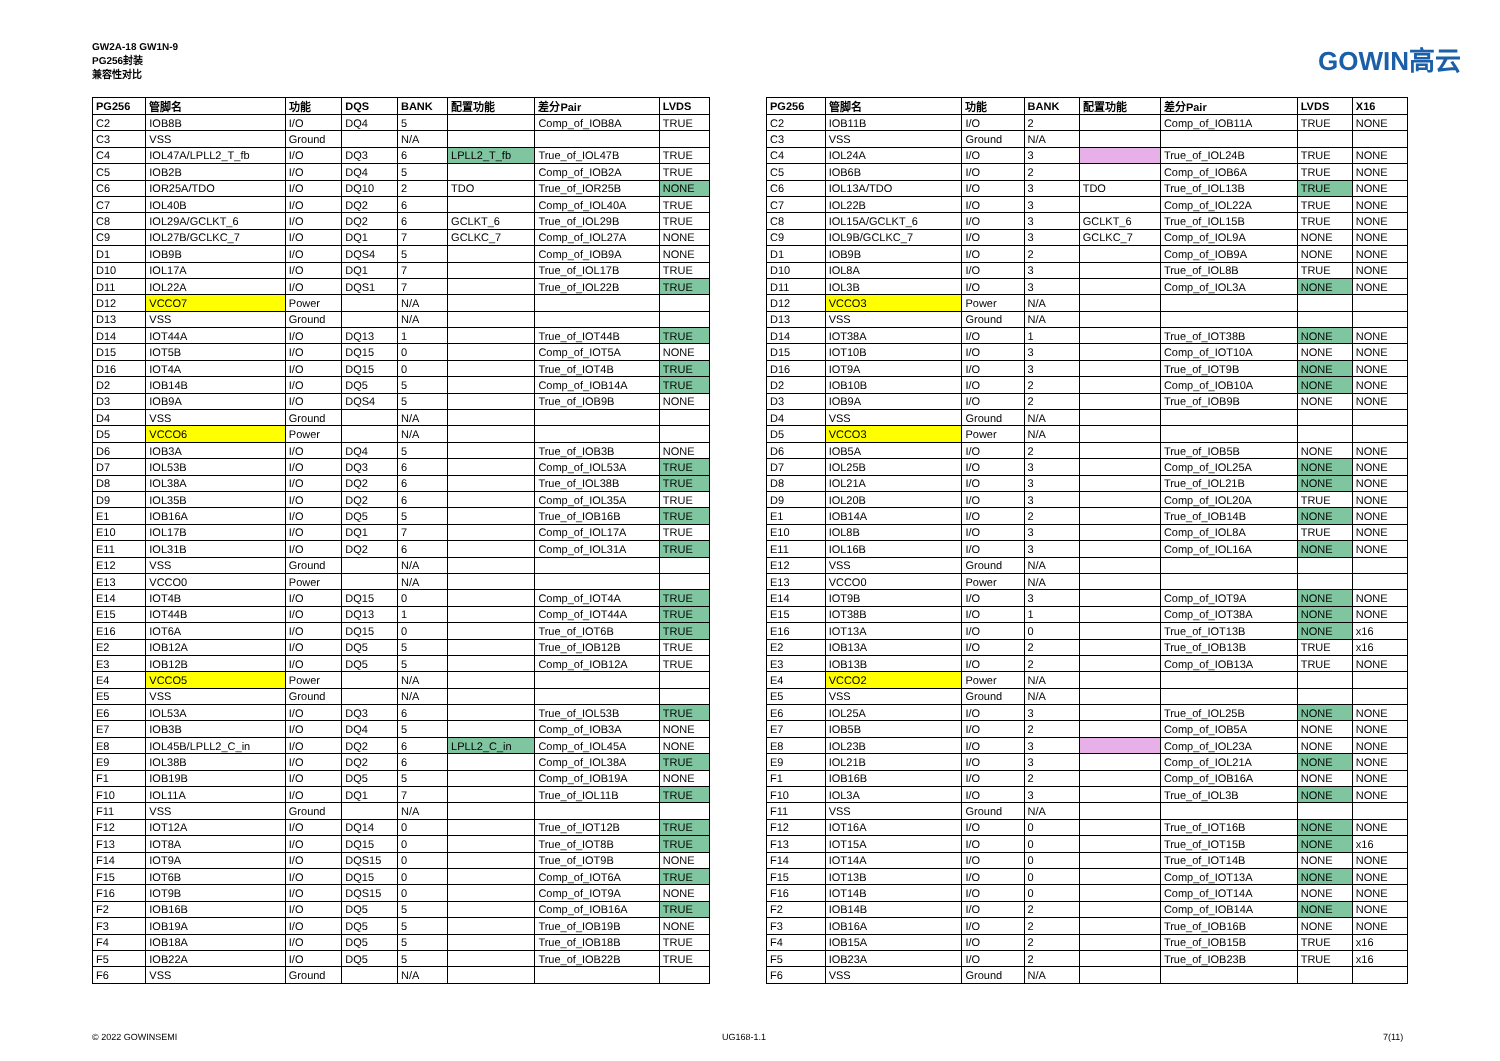GW2A-18 GW1N-9
PG256封装
兼容性对比
GOWIN高云
| PG256 | 管脚名 | 功能 | DQS | BANK | 配置功能 | 差分Pair | LVDS |
| --- | --- | --- | --- | --- | --- | --- | --- |
| C2 | IOB8B | I/O | DQ4 | 5 | | Comp_of_IOB8A | TRUE |
| C3 | VSS | Ground | | N/A | | | |
| C4 | IOL47A/LPLL2_T_fb | I/O | DQ3 | 6 | LPLL2_T_fb | True_of_IOL47B | TRUE |
| C5 | IOB2B | I/O | DQ4 | 5 | | Comp_of_IOB2A | TRUE |
| C6 | IOR25A/TDO | I/O | DQ10 | 2 | TDO | True_of_IOR25B | NONE |
| C7 | IOL40B | I/O | DQ2 | 6 | | Comp_of_IOL40A | TRUE |
| C8 | IOL29A/GCLKT_6 | I/O | DQ2 | 6 | GCLKT_6 | True_of_IOL29B | TRUE |
| C9 | IOL27B/GCLKC_7 | I/O | DQ1 | 7 | GCLKC_7 | Comp_of_IOL27A | NONE |
| D1 | IOB9B | I/O | DQS4 | 5 | | Comp_of_IOB9A | NONE |
| D10 | IOL17A | I/O | DQ1 | 7 | | True_of_IOL17B | TRUE |
| D11 | IOL22A | I/O | DQS1 | 7 | | True_of_IOL22B | TRUE |
| D12 | VCCO7 | Power | | N/A | | | |
| D13 | VSS | Ground | | N/A | | | |
| D14 | IOT44A | I/O | DQ13 | 1 | | True_of_IOT44B | TRUE |
| D15 | IOT5B | I/O | DQ15 | 0 | | Comp_of_IOT5A | NONE |
| D16 | IOT4A | I/O | DQ15 | 0 | | True_of_IOT4B | TRUE |
| D2 | IOB14B | I/O | DQ5 | 5 | | Comp_of_IOB14A | TRUE |
| D3 | IOB9A | I/O | DQS4 | 5 | | True_of_IOB9B | NONE |
| D4 | VSS | Ground | | N/A | | | |
| D5 | VCCO6 | Power | | N/A | | | |
| D6 | IOB3A | I/O | DQ4 | 5 | | True_of_IOB3B | NONE |
| D7 | IOL53B | I/O | DQ3 | 6 | | Comp_of_IOL53A | TRUE |
| D8 | IOL38A | I/O | DQ2 | 6 | | True_of_IOL38B | TRUE |
| D9 | IOL35B | I/O | DQ2 | 6 | | Comp_of_IOL35A | TRUE |
| E1 | IOB16A | I/O | DQ5 | 5 | | True_of_IOB16B | TRUE |
| E10 | IOL17B | I/O | DQ1 | 7 | | Comp_of_IOL17A | TRUE |
| E11 | IOL31B | I/O | DQ2 | 6 | | Comp_of_IOL31A | TRUE |
| E12 | VSS | Ground | | N/A | | | |
| E13 | VCCO0 | Power | | N/A | | | |
| E14 | IOT4B | I/O | DQ15 | 0 | | Comp_of_IOT4A | TRUE |
| E15 | IOT44B | I/O | DQ13 | 1 | | Comp_of_IOT44A | TRUE |
| E16 | IOT6A | I/O | DQ15 | 0 | | True_of_IOT6B | TRUE |
| E2 | IOB12A | I/O | DQ5 | 5 | | True_of_IOB12B | TRUE |
| E3 | IOB12B | I/O | DQ5 | 5 | | Comp_of_IOB12A | TRUE |
| E4 | VCCO5 | Power | | N/A | | | |
| E5 | VSS | Ground | | N/A | | | |
| E6 | IOL53A | I/O | DQ3 | 6 | | True_of_IOL53B | TRUE |
| E7 | IOB3B | I/O | DQ4 | 5 | | Comp_of_IOB3A | NONE |
| E8 | IOL45B/LPLL2_C_in | I/O | DQ2 | 6 | LPLL2_C_in | Comp_of_IOL45A | NONE |
| E9 | IOL38B | I/O | DQ2 | 6 | | Comp_of_IOL38A | TRUE |
| F1 | IOB19B | I/O | DQ5 | 5 | | Comp_of_IOB19A | NONE |
| F10 | IOL11A | I/O | DQ1 | 7 | | True_of_IOL11B | TRUE |
| F11 | VSS | Ground | | N/A | | | |
| F12 | IOT12A | I/O | DQ14 | 0 | | True_of_IOT12B | TRUE |
| F13 | IOT8A | I/O | DQ15 | 0 | | True_of_IOT8B | TRUE |
| F14 | IOT9A | I/O | DQS15 | 0 | | True_of_IOT9B | NONE |
| F15 | IOT6B | I/O | DQ15 | 0 | | Comp_of_IOT6A | TRUE |
| F16 | IOT9B | I/O | DQS15 | 0 | | Comp_of_IOT9A | NONE |
| F2 | IOB16B | I/O | DQ5 | 5 | | Comp_of_IOB16A | TRUE |
| F3 | IOB19A | I/O | DQ5 | 5 | | True_of_IOB19B | NONE |
| F4 | IOB18A | I/O | DQ5 | 5 | | True_of_IOB18B | TRUE |
| F5 | IOB22A | I/O | DQ5 | 5 | | True_of_IOB22B | TRUE |
| F6 | VSS | Ground | | N/A | | | |
| PG256 | 管脚名 | 功能 | BANK | 配置功能 | 差分Pair | LVDS | X16 |
| --- | --- | --- | --- | --- | --- | --- | --- |
| C2 | IOB11B | I/O | 2 | | Comp_of_IOB11A | TRUE | NONE |
| C3 | VSS | Ground | N/A | | | | |
| C4 | IOL24A | I/O | 3 | | True_of_IOL24B | TRUE | NONE |
| C5 | IOB6B | I/O | 2 | | Comp_of_IOB6A | TRUE | NONE |
| C6 | IOL13A/TDO | I/O | 3 | TDO | True_of_IOL13B | TRUE | NONE |
| C7 | IOL22B | I/O | 3 | | Comp_of_IOL22A | TRUE | NONE |
| C8 | IOL15A/GCLKT_6 | I/O | 3 | GCLKT_6 | True_of_IOL15B | TRUE | NONE |
| C9 | IOL9B/GCLKC_7 | I/O | 3 | GCLKC_7 | Comp_of_IOL9A | NONE | NONE |
| D1 | IOB9B | I/O | 2 | | Comp_of_IOB9A | NONE | NONE |
| D10 | IOL8A | I/O | 3 | | True_of_IOL8B | TRUE | NONE |
| D11 | IOL3B | I/O | 3 | | Comp_of_IOL3A | NONE | NONE |
| D12 | VCCO3 | Power | N/A | | | | |
| D13 | VSS | Ground | N/A | | | | |
| D14 | IOT38A | I/O | 1 | | True_of_IOT38B | NONE | NONE |
| D15 | IOT10B | I/O | 3 | | Comp_of_IOT10A | NONE | NONE |
| D16 | IOT9A | I/O | 3 | | True_of_IOT9B | NONE | NONE |
| D2 | IOB10B | I/O | 2 | | Comp_of_IOB10A | NONE | NONE |
| D3 | IOB9A | I/O | 2 | | True_of_IOB9B | NONE | NONE |
| D4 | VSS | Ground | N/A | | | | |
| D5 | VCCO3 | Power | N/A | | | | |
| D6 | IOB5A | I/O | 2 | | True_of_IOB5B | NONE | NONE |
| D7 | IOL25B | I/O | 3 | | Comp_of_IOL25A | NONE | NONE |
| D8 | IOL21A | I/O | 3 | | True_of_IOL21B | NONE | NONE |
| D9 | IOL20B | I/O | 3 | | Comp_of_IOL20A | TRUE | NONE |
| E1 | IOB14A | I/O | 2 | | True_of_IOB14B | NONE | NONE |
| E10 | IOL8B | I/O | 3 | | Comp_of_IOL8A | TRUE | NONE |
| E11 | IOL16B | I/O | 3 | | Comp_of_IOL16A | NONE | NONE |
| E12 | VSS | Ground | N/A | | | | |
| E13 | VCCO0 | Power | N/A | | | | |
| E14 | IOT9B | I/O | 3 | | Comp_of_IOT9A | NONE | NONE |
| E15 | IOT38B | I/O | 1 | | Comp_of_IOT38A | NONE | NONE |
| E16 | IOT13A | I/O | 0 | | True_of_IOT13B | NONE | x16 |
| E2 | IOB13A | I/O | 2 | | True_of_IOB13B | TRUE | x16 |
| E3 | IOB13B | I/O | 2 | | Comp_of_IOB13A | TRUE | NONE |
| E4 | VCCO2 | Power | N/A | | | | |
| E5 | VSS | Ground | N/A | | | | |
| E6 | IOL25A | I/O | 3 | | True_of_IOL25B | NONE | NONE |
| E7 | IOB5B | I/O | 2 | | Comp_of_IOB5A | NONE | NONE |
| E8 | IOL23B | I/O | 3 | | Comp_of_IOL23A | NONE | NONE |
| E9 | IOL21B | I/O | 3 | | Comp_of_IOL21A | NONE | NONE |
| F1 | IOB16B | I/O | 2 | | Comp_of_IOB16A | NONE | NONE |
| F10 | IOL3A | I/O | 3 | | True_of_IOL3B | NONE | NONE |
| F11 | VSS | Ground | N/A | | | | |
| F12 | IOT16A | I/O | 0 | | True_of_IOT16B | NONE | NONE |
| F13 | IOT15A | I/O | 0 | | True_of_IOT15B | NONE | x16 |
| F14 | IOT14A | I/O | 0 | | True_of_IOT14B | NONE | NONE |
| F15 | IOT13B | I/O | 0 | | Comp_of_IOT13A | NONE | NONE |
| F16 | IOT14B | I/O | 0 | | Comp_of_IOT14A | NONE | NONE |
| F2 | IOB14B | I/O | 2 | | Comp_of_IOB14A | NONE | NONE |
| F3 | IOB16A | I/O | 2 | | True_of_IOB16B | NONE | NONE |
| F4 | IOB15A | I/O | 2 | | True_of_IOB15B | TRUE | x16 |
| F5 | IOB23A | I/O | 2 | | True_of_IOB23B | TRUE | x16 |
| F6 | VSS | Ground | N/A | | | | |
© 2022 GOWINSEMI UG168-1.1 7(11)